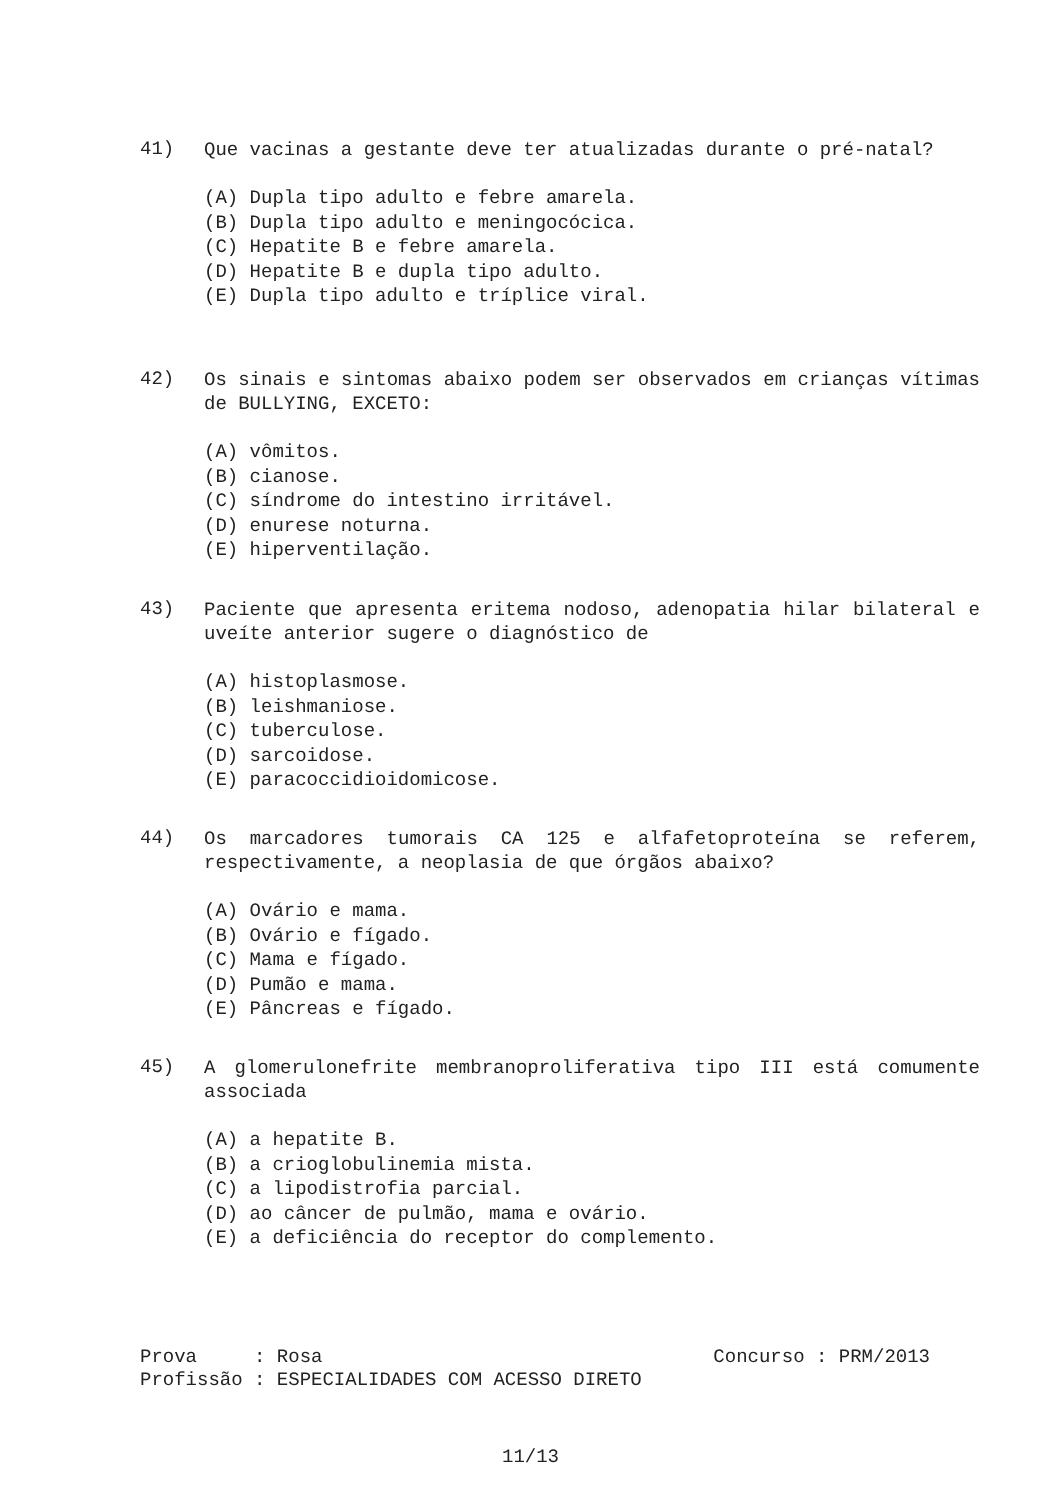41)
Que vacinas a gestante deve ter atualizadas durante o pré-natal?
(A) Dupla tipo adulto e febre amarela.
(B) Dupla tipo adulto e meningocócica.
(C) Hepatite B e febre amarela.
(D) Hepatite B e dupla tipo adulto.
(E) Dupla tipo adulto e tríplice viral.
42)
Os sinais e sintomas abaixo podem ser observados em crianças vítimas de BULLYING, EXCETO:
(A) vômitos.
(B) cianose.
(C) síndrome do intestino irritável.
(D) enurese noturna.
(E) hiperventilação.
43)
Paciente que apresenta eritema nodoso, adenopatia hilar bilateral e uveíte anterior sugere o diagnóstico de
(A) histoplasmose.
(B) leishmaniose.
(C) tuberculose.
(D) sarcoidose.
(E) paracoccidioidomicose.
44)
Os marcadores tumorais CA 125 e alfafetoproteína se referem, respectivamente, a neoplasia de que órgãos abaixo?
(A) Ovário e mama.
(B) Ovário e fígado.
(C) Mama e fígado.
(D) Pumão e mama.
(E) Pâncreas e fígado.
45)
A glomerulonefrite membranoproliferativa tipo III está comumente associada
(A) a hepatite B.
(B) a crioglobulinemia mista.
(C) a lipodistrofia parcial.
(D) ao câncer de pulmão, mama e ovário.
(E) a deficiência do receptor do complemento.
Prova : Rosa Concurso : PRM/2013
Profissão : ESPECIALIDADES COM ACESSO DIRETO
11/13